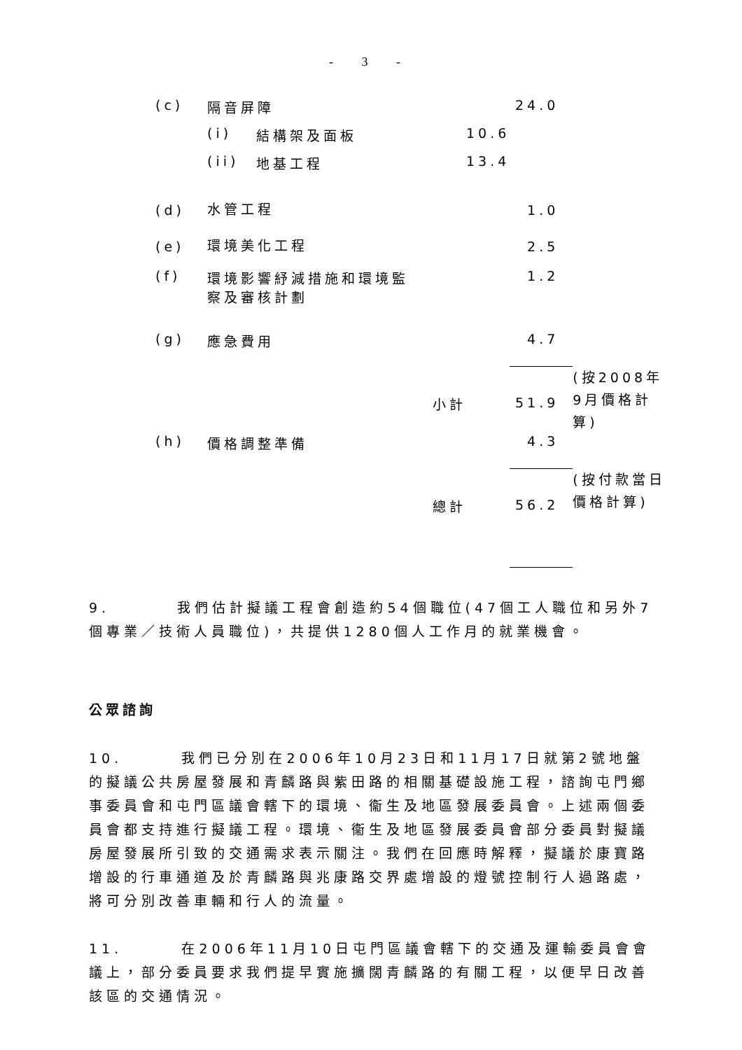- 3 -
| (c) | 隔音屏障 | | | 24.0 | |
| | (i) | 結構架及面板 | 10.6 | | |
| | (ii) | 地基工程 | 13.4 | | |
| (d) | 水管工程 | | | 1.0 | |
| (e) | 環境美化工程 | | | 2.5 | |
| (f) | 環境影響紓減措施和環境監 察及審核計劃 | | | 1.2 | |
| (g) | 應急費用 | | | 4.7 | |
| | 小計 | | | 51.9 | (按2008年9月價格計算) |
| (h) | 價格調整準備 | | | 4.3 | |
| | 總計 | | | 56.2 | (按付款當日價格計算) |
9. 我們估計擬議工程會創造約54個職位(47個工人職位和另外7個專業／技術人員職位)，共提供1280個人工作月的就業機會。
公眾諮詢
10. 我們已分別在2006年10月23日和11月17日就第2號地盤的擬議公共房屋發展和青麟路與紫田路的相關基礎設施工程，諮詢屯門鄉事委員會和屯門區議會轄下的環境、衞生及地區發展委員會。上述兩個委員會都支持進行擬議工程。環境、衞生及地區發展委員會部分委員對擬議房屋發展所引致的交通需求表示關注。我們在回應時解釋，擬議於康寶路增設的行車通道及於青麟路與兆康路交界處增設的燈號控制行人過路處，將可分別改善車輛和行人的流量。
11. 在2006年11月10日屯門區議會轄下的交通及運輸委員會會議上，部分委員要求我們提早實施擴闊青麟路的有關工程，以便早日改善該區的交通情況。